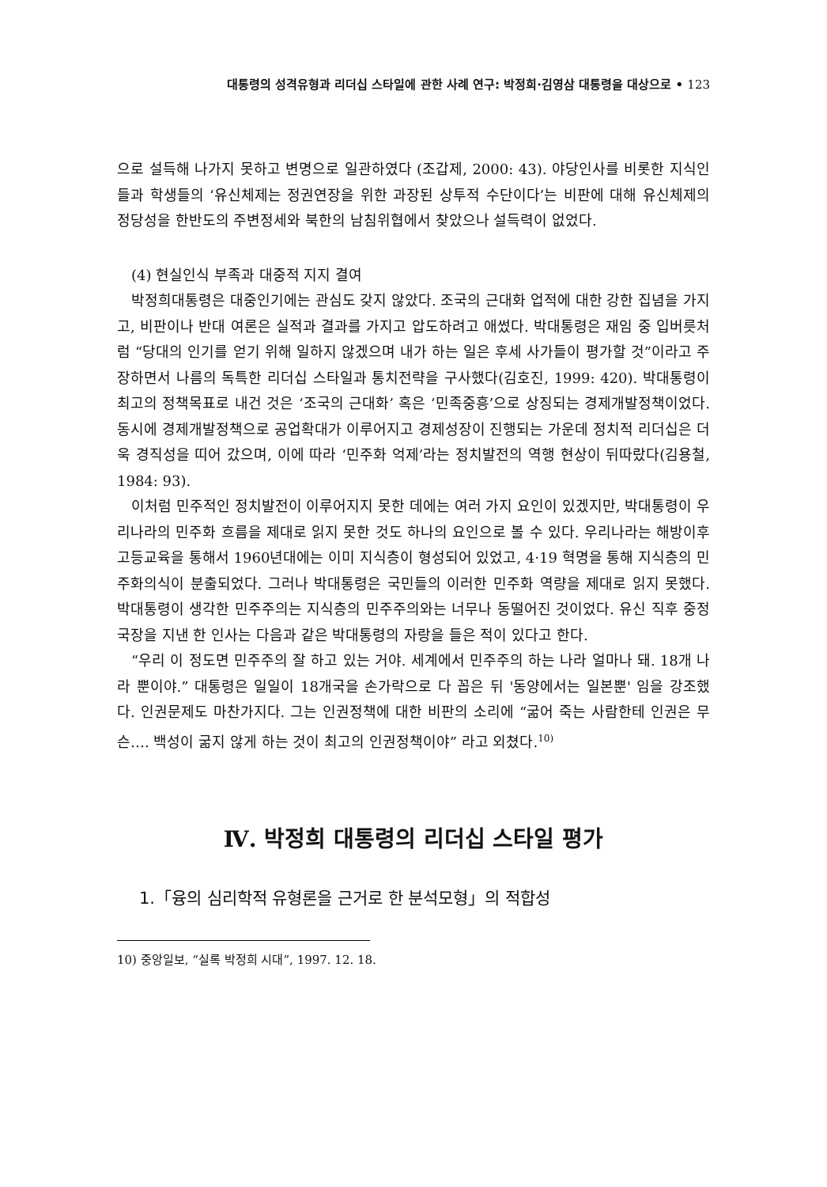대통령의 성격유형과 리더십 스타일에 관한 사례 연구: 박정희·김영삼 대통령을 대상으로 • 123
으로 설득해 나가지 못하고 변명으로 일관하였다 (조갑제, 2000: 43). 야당인사를 비롯한 지식인들과 학생들의 ‘유신체제는 정권연장을 위한 과장된 상투적 수단이다’는 비판에 대해 유신체제의 정당성을 한반도의 주변정세와 북한의 남침위협에서 찾았으나 설득력이 없었다.
(4) 현실인식 부족과 대중적 지지 결여
박정희대통령은 대중인기에는 관심도 갖지 않았다. 조국의 근대화 업적에 대한 강한 집념을 가지고, 비판이나 반대 여론은 실적과 결과를 가지고 압도하려고 애썼다. 박대통령은 재임 중 입버릇처럼 “당대의 인기를 얻기 위해 일하지 않겠으며 내가 하는 일은 후세 사가들이 평가할 것”이라고 주장하면서 나름의 독특한 리더십 스타일과 통치전략을 구사했다(김호진, 1999: 420). 박대통령이 최고의 정책목표로 내건 것은 ‘조국의 근대화’ 혹은 ‘민족중흥’으로 상징되는 경제개발정책이었다. 동시에 경제개발정책으로 공업확대가 이루어지고 경제성장이 진행되는 가운데 정치적 리더십은 더욱 경직성을 띠어 갔으며, 이에 따라 ‘민주화 억제’라는 정치발전의 역행 현상이 뒤따랐다(김용철, 1984: 93).
이처럼 민주적인 정치발전이 이루어지지 못한 데에는 여러 가지 요인이 있겠지만, 박대통령이 우리나라의 민주화 흐름을 제대로 읽지 못한 것도 하나의 요인으로 볼 수 있다. 우리나라는 해방이후 고등교육을 통해서 1960년대에는 이미 지식층이 형성되어 있었고, 4·19 혁명을 통해 지식층의 민주화의식이 분출되었다. 그러나 박대통령은 국민들의 이러한 민주화 역량을 제대로 읽지 못했다. 박대통령이 생각한 민주주의는 지식층의 민주주의와는 너무나 동떨어진 것이었다. 유신 직후 중정국장을 지낸 한 인사는 다음과 같은 박대통령의 자랑을 들은 적이 있다고 한다.
“우리 이 정도면 민주주의 잘 하고 있는 거야. 세계에서 민주주의 하는 나라 얼마나 돼. 18개 나라 뿐이야.” 대통령은 일일이 18개국을 손가락으로 다 꼽은 뒤 '동양에서는 일본뿐' 임을 강조했다. 인권문제도 마찬가지다. 그는 인권정책에 대한 비판의 소리에 “굶어 죽는 사람한테 인권은 무슨…. 백성이 굶지 않게 하는 것이 최고의 인권정책이야” 라고 외쳤다.<sup>10)</sup>
Ⅳ. 박정희 대통령의 리더십 스타일 평가
1.「융의 심리학적 유형론을 근거로 한 분석모형」의 적합성
10) 중앙일보, “실록 박정희 시대”, 1997. 12. 18.